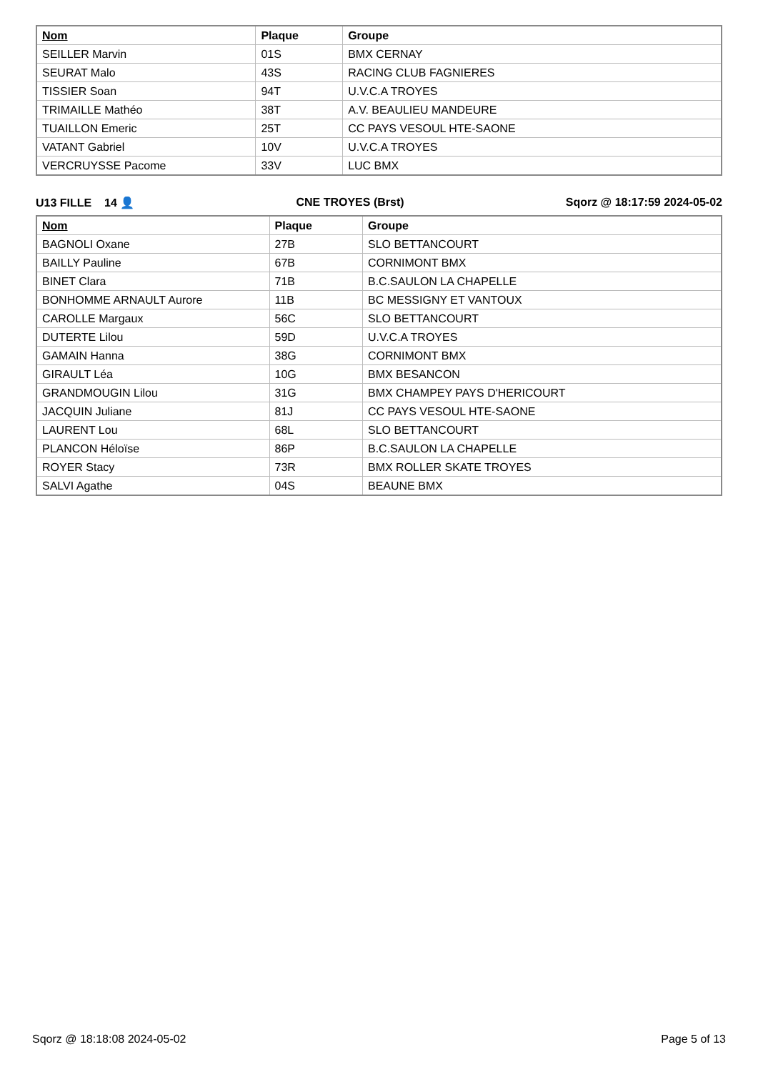| Nom | Plaque | Groupe |
| --- | --- | --- |
| SEILLER Marvin | 01S | BMX CERNAY |
| SEURAT Malo | 43S | RACING CLUB FAGNIERES |
| TISSIER Soan | 94T | U.V.C.A TROYES |
| TRIMAILLE Mathéo | 38T | A.V. BEAULIEU MANDEURE |
| TUAILLON Emeric | 25T | CC PAYS VESOUL HTE-SAONE |
| VATANT Gabriel | 10V | U.V.C.A TROYES |
| VERCRUYSSE Pacome | 33V | LUC BMX |
U13 FILLE 14 👤 CNE TROYES (Brst) Sqorz @ 18:17:59 2024-05-02
| Nom | Plaque | Groupe |
| --- | --- | --- |
| BAGNOLI Oxane | 27B | SLO BETTANCOURT |
| BAILLY Pauline | 67B | CORNIMONT BMX |
| BINET Clara | 71B | B.C.SAULON LA CHAPELLE |
| BONHOMME ARNAULT Aurore | 11B | BC MESSIGNY ET VANTOUX |
| CAROLLE Margaux | 56C | SLO BETTANCOURT |
| DUTERTE Lilou | 59D | U.V.C.A TROYES |
| GAMAIN Hanna | 38G | CORNIMONT BMX |
| GIRAULT Léa | 10G | BMX BESANCON |
| GRANDMOUGIN Lilou | 31G | BMX CHAMPEY PAYS D'HERICOURT |
| JACQUIN Juliane | 81J | CC PAYS VESOUL HTE-SAONE |
| LAURENT Lou | 68L | SLO BETTANCOURT |
| PLANCON Héloïse | 86P | B.C.SAULON LA CHAPELLE |
| ROYER Stacy | 73R | BMX ROLLER SKATE TROYES |
| SALVI Agathe | 04S | BEAUNE BMX |
Sqorz @ 18:18:08 2024-05-02 Page 5 of 13